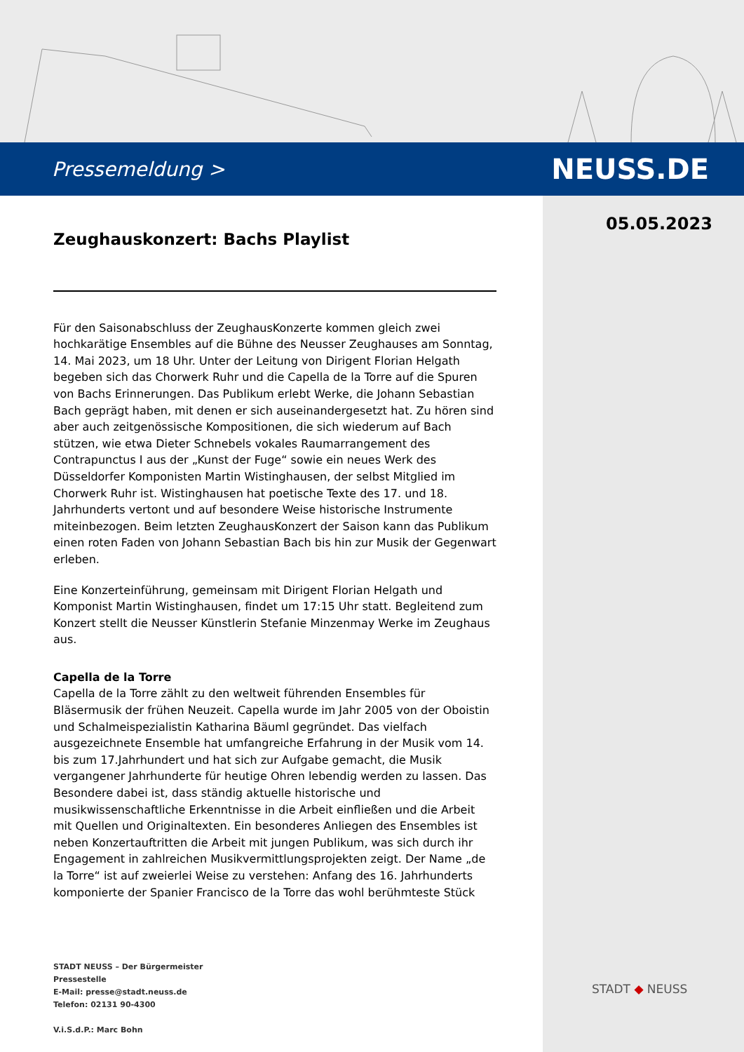Pressemeldung > NEUSS.DE
05.05.2023
Zeughauskonzert: Bachs Playlist
Für den Saisonabschluss der ZeughausKonzerte kommen gleich zwei hochkarätige Ensembles auf die Bühne des Neusser Zeughauses am Sonntag, 14. Mai 2023, um 18 Uhr. Unter der Leitung von Dirigent Florian Helgath begeben sich das Chorwerk Ruhr und die Capella de la Torre auf die Spuren von Bachs Erinnerungen. Das Publikum erlebt Werke, die Johann Sebastian Bach geprägt haben, mit denen er sich auseinandergesetzt hat. Zu hören sind aber auch zeitgenössische Kompositionen, die sich wiederum auf Bach stützen, wie etwa Dieter Schnebels vokales Raumarrangement des Contrapunctus I aus der „Kunst der Fuge“ sowie ein neues Werk des Düsseldorfer Komponisten Martin Wistinghausen, der selbst Mitglied im Chorwerk Ruhr ist. Wistinghausen hat poetische Texte des 17. und 18. Jahrhunderts vertont und auf besondere Weise historische Instrumente miteinbezogen. Beim letzten ZeughausKonzert der Saison kann das Publikum einen roten Faden von Johann Sebastian Bach bis hin zur Musik der Gegenwart erleben.
Eine Konzerteinführung, gemeinsam mit Dirigent Florian Helgath und Komponist Martin Wistinghausen, findet um 17:15 Uhr statt. Begleitend zum Konzert stellt die Neusser Künstlerin Stefanie Minzenmay Werke im Zeughaus aus.
Capella de la Torre
Capella de la Torre zählt zu den weltweit führenden Ensembles für Bläsermusik der frühen Neuzeit. Capella wurde im Jahr 2005 von der Oboistin und Schalmeispezialistin Katharina Bäuml gegründet. Das vielfach ausgezeichnete Ensemble hat umfangreiche Erfahrung in der Musik vom 14. bis zum 17.Jahrhundert und hat sich zur Aufgabe gemacht, die Musik vergangener Jahrhunderte für heutige Ohren lebendig werden zu lassen. Das Besondere dabei ist, dass ständig aktuelle historische und musikwissenschaftliche Erkenntnisse in die Arbeit einfließen und die Arbeit mit Quellen und Originaltexten. Ein besonderes Anliegen des Ensembles ist neben Konzertauftritten die Arbeit mit jungen Publikum, was sich durch ihr Engagement in zahlreichen Musikvermittlungsprojekten zeigt. Der Name „de la Torre“ ist auf zweierlei Weise zu verstehen: Anfang des 16. Jahrhunderts komponierte der Spanier Francisco de la Torre das wohl berühmteste Stück
STADT NEUSS – Der Bürgermeister
Pressestelle
E-Mail: presse@stadt.neuss.de
Telefon: 02131 90-4300
V.i.S.d.P.: Marc Bohn
STADT ◆ NEUSS